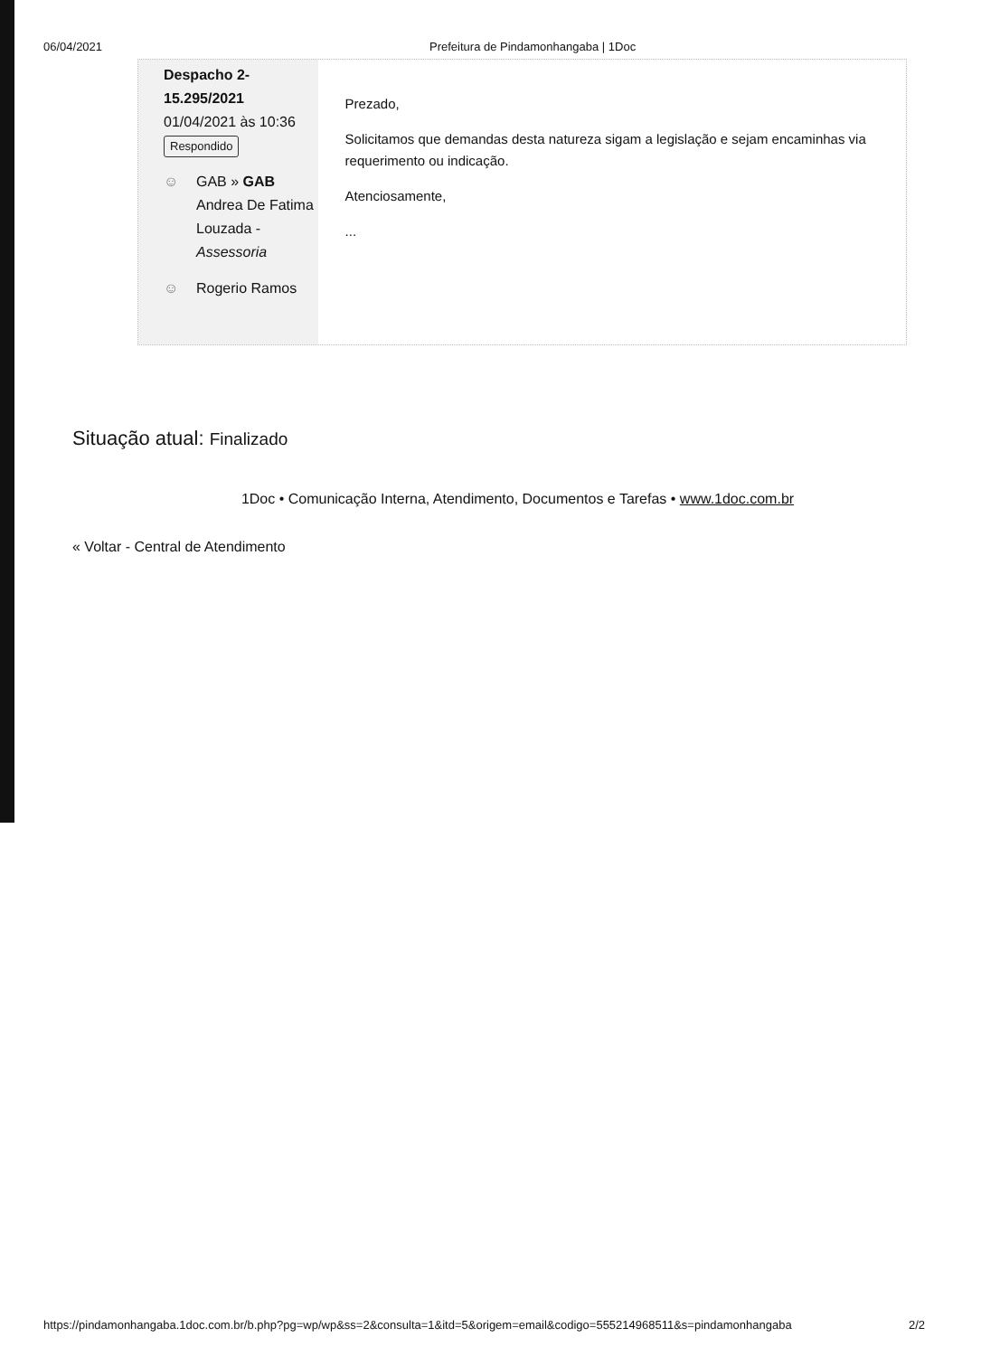06/04/2021 Prefeitura de Pindamonhangaba | 1Doc
Despacho 2-
15.295/2021
01/04/2021 às 10:36
Respondido
☺ GAB » GAB
Andrea De Fatima
Louzada -
Assessoria
☺ Rogerio Ramos
Prezado,
Solicitamos que demandas desta natureza sigam a legislação e sejam encaminhas via requerimento ou indicação.
Atenciosamente,
...
Situação atual: Finalizado
1Doc • Comunicação Interna, Atendimento, Documentos e Tarefas • www.1doc.com.br
« Voltar - Central de Atendimento
https://pindamonhangaba.1doc.com.br/b.php?pg=wp/wp&ss=2&consulta=1&itd=5&origem=email&codigo=555214968511&s=pindamonhangaba 2/2